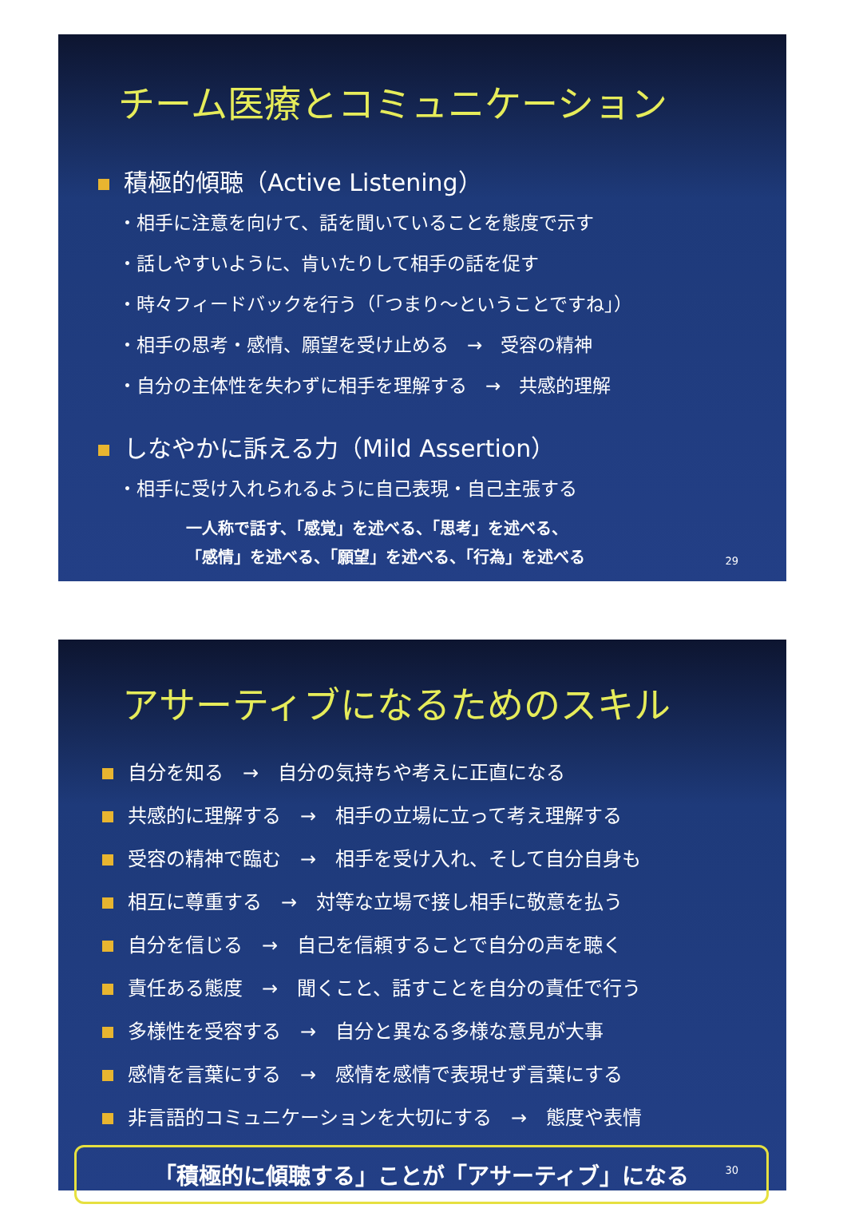チーム医療とコミュニケーション
積極的傾聴（Active Listening）
・相手に注意を向けて、話を聞いていることを態度で示す
・話しやすいように、肯いたりして相手の話を促す
・時々フィードバックを行う（「つまり～ということですね」）
・相手の思考・感情、願望を受け止める　→　受容の精神
・自分の主体性を失わずに相手を理解する　→　共感的理解
しなやかに訴える力（Mild Assertion）
・相手に受け入れられるように自己表現・自己主張する
一人称で話す、「感覚」を述べる、「思考」を述べる、
「感情」を述べる、「願望」を述べる、「行為」を述べる
29
アサーティブになるためのスキル
自分を知る　→　自分の気持ちや考えに正直になる
共感的に理解する　→　相手の立場に立って考え理解する
受容の精神で臨む　→　相手を受け入れ、そして自分自身も
相互に尊重する　→　対等な立場で接し相手に敬意を払う
自分を信じる　→　自己を信頼することで自分の声を聴く
責任ある態度　→　聞くこと、話すことを自分の責任で行う
多様性を受容する　→　自分と異なる多様な意見が大事
感情を言葉にする　→　感情を感情で表現せず言葉にする
非言語的コミュニケーションを大切にする　→　態度や表情
「積極的に傾聴する」ことが「アサーティブ」になる
30